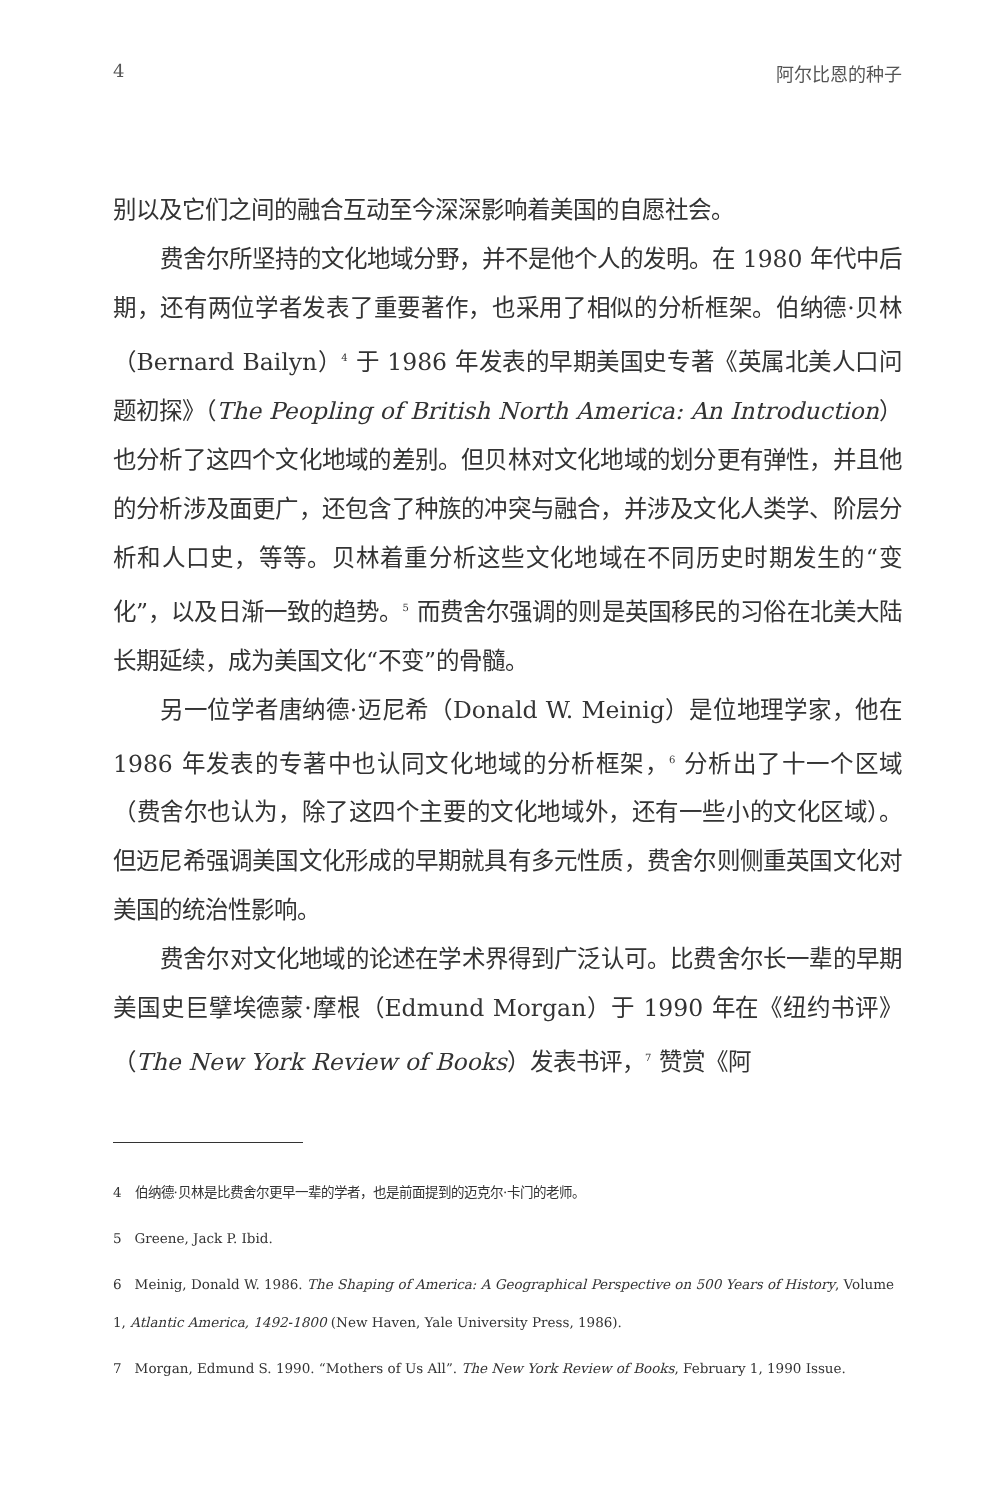4 阿尔比恩的种子
别以及它们之间的融合互动至今深深影响着美国的自愿社会。
费舍尔所坚持的文化地域分野，并不是他个人的发明。在 1980 年代中后期，还有两位学者发表了重要著作，也采用了相似的分析框架。伯纳德·贝林（Bernard Bailyn）<sup>4</sup> 于 1986 年发表的早期美国史专著《英属北美人口问题初探》（The Peopling of British North America: An Introduction）也分析了这四个文化地域的差别。但贝林对文化地域的划分更有弹性，并且他的分析涉及面更广，还包含了种族的冲突与融合，并涉及文化人类学、阶层分析和人口史，等等。贝林着重分析这些文化地域在不同历史时期发生的“变化”，以及日渐一致的趋势。<sup>5</sup> 而费舍尔强调的则是英国移民的习俗在北美大陆长期延续，成为美国文化“不变”的骨髓。
另一位学者唐纳德·迈尼希（Donald W. Meinig）是位地理学家，他在 1986 年发表的专著中也认同文化地域的分析框架，<sup>6</sup> 分析出了十一个区域（费舍尔也认为，除了这四个主要的文化地域外，还有一些小的文化区域）。但迈尼希强调美国文化形成的早期就具有多元性质，费舍尔则侧重英国文化对美国的统治性影响。
费舍尔对文化地域的论述在学术界得到广泛认可。比费舍尔长一辈的早期美国史巨擘埃德蒙·摩根（Edmund Morgan）于 1990 年在《纽约书评》（The New York Review of Books）发表书评，<sup>7</sup> 赞赏《阿
4　伯纳德·贝林是比费舍尔更早一辈的学者，也是前面提到的迈克尔·卡门的老师。
5　Greene, Jack P. Ibid.
6　Meinig, Donald W. 1986. The Shaping of America: A Geographical Perspective on 500 Years of History, Volume 1, Atlantic America, 1492-1800 (New Haven, Yale University Press, 1986).
7　Morgan, Edmund S. 1990. “Mothers of Us All”. The New York Review of Books, February 1, 1990 Issue.